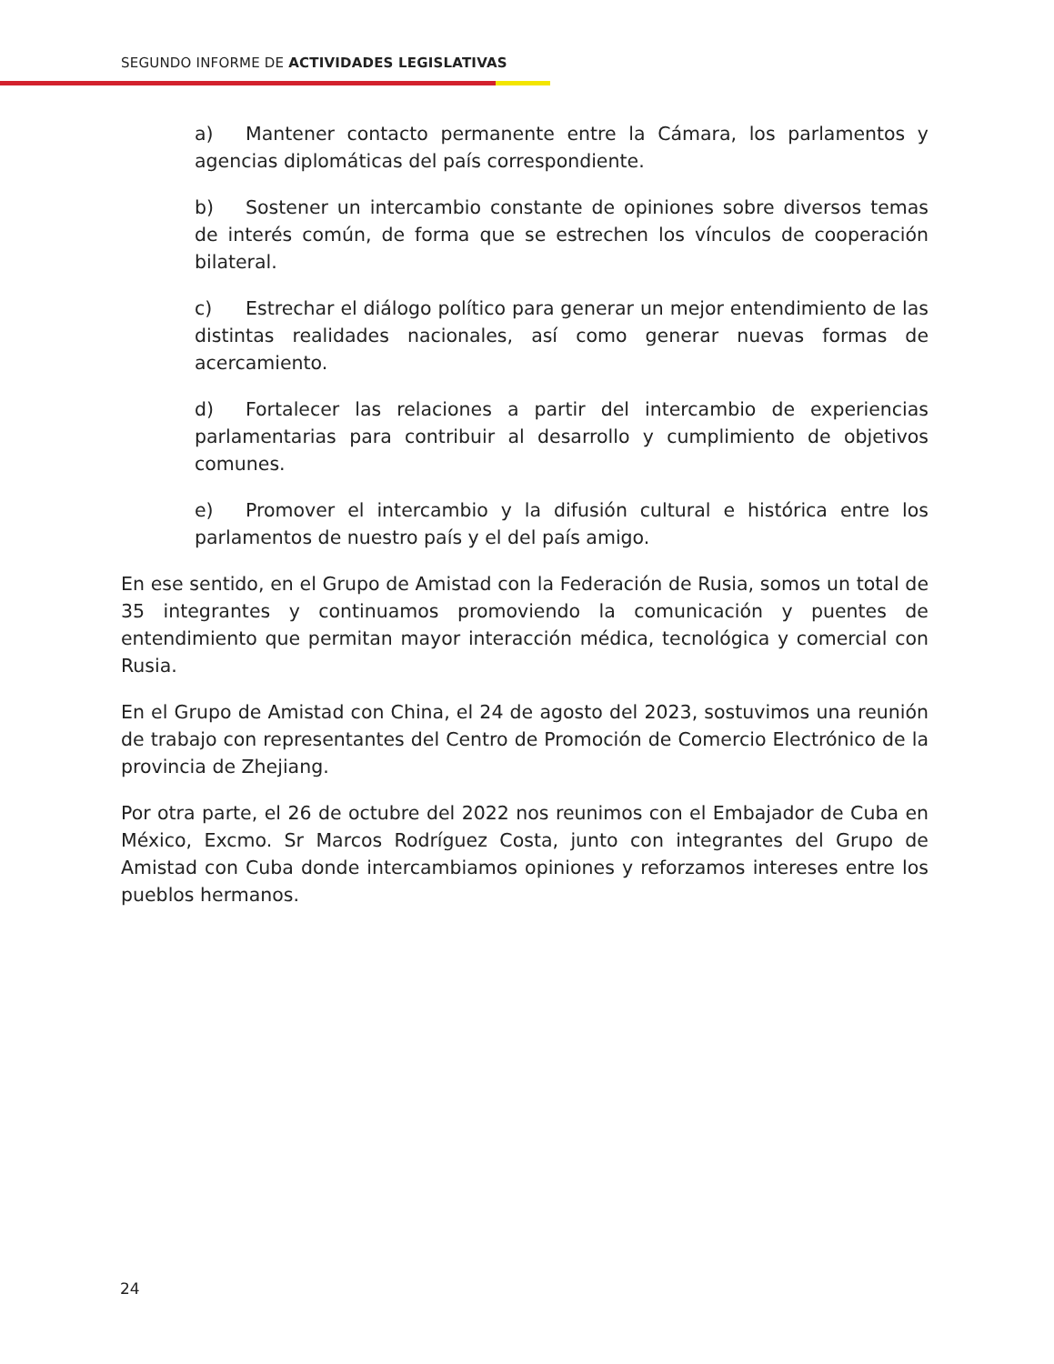SEGUNDO INFORME DE ACTIVIDADES LEGISLATIVAS
a) Mantener contacto permanente entre la Cámara, los parlamentos y agencias diplomáticas del país correspondiente.
b) Sostener un intercambio constante de opiniones sobre diversos temas de interés común, de forma que se estrechen los vínculos de cooperación bilateral.
c) Estrechar el diálogo político para generar un mejor entendimiento de las distintas realidades nacionales, así como generar nuevas formas de acercamiento.
d) Fortalecer las relaciones a partir del intercambio de experiencias parlamentarias para contribuir al desarrollo y cumplimiento de objetivos comunes.
e) Promover el intercambio y la difusión cultural e histórica entre los parlamentos de nuestro país y el del país amigo.
En ese sentido, en el Grupo de Amistad con la Federación de Rusia, somos un total de 35 integrantes y continuamos promoviendo la comunicación y puentes de entendimiento que permitan mayor interacción médica, tecnológica y comercial con Rusia.
En el Grupo de Amistad con China, el 24 de agosto del 2023, sostuvimos una reunión de trabajo con representantes del Centro de Promoción de Comercio Electrónico de la provincia de Zhejiang.
Por otra parte, el 26 de octubre del 2022 nos reunimos con el Embajador de Cuba en México, Excmo. Sr Marcos Rodríguez Costa, junto con integrantes del Grupo de Amistad con Cuba donde intercambiamos opiniones y reforzamos intereses entre los pueblos hermanos.
24